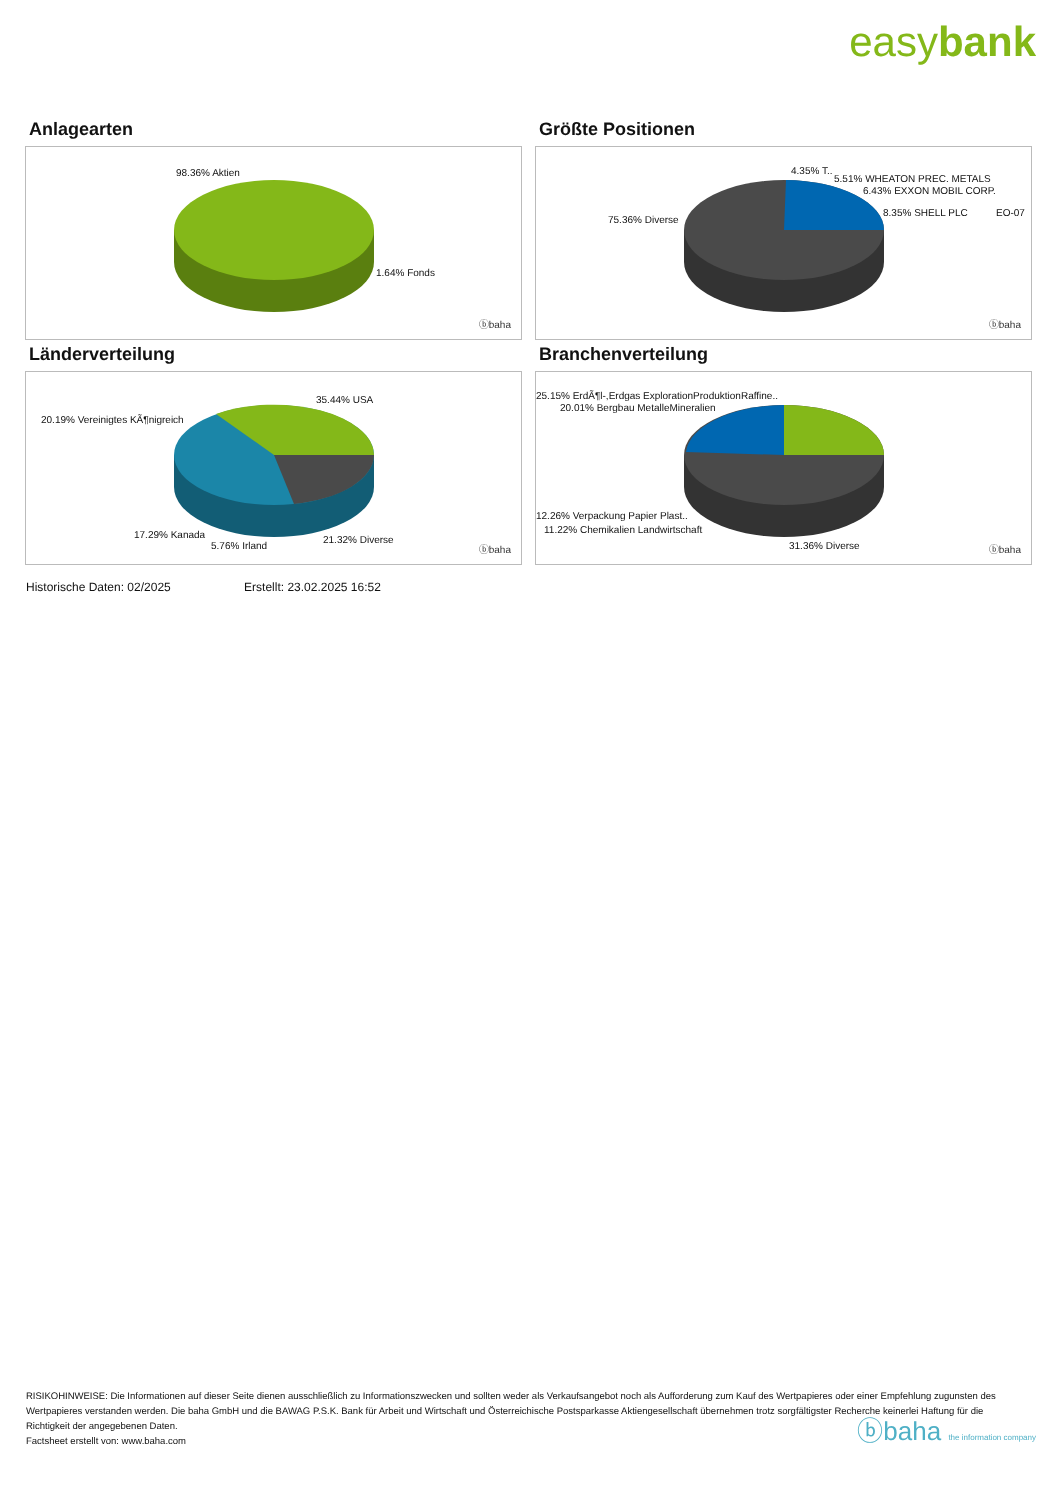easybank
Anlagearten
98.36% Aktien
1.64% Fonds
ⓑbaha
Größte Positionen
4.35% T..
5.51% WHEATON PREC. METALS
6.43% EXXON MOBIL CORP.
8.35% SHELL PLC EO-07
75.36% Diverse
ⓑbaha
Länderverteilung
35.44% USA
20.19% Vereinigtes KÃ¶nigreich
17.29% Kanada
5.76% Irland
21.32% Diverse
ⓑbaha
Branchenverteilung
25.15% ErdÃ¶l-,Erdgas ExplorationProduktionRaffine..
20.01% Bergbau MetalleMineralien
12.26% Verpackung Papier Plast..
11.22% Chemikalien Landwirtschaft
31.36% Diverse ⓑbaha
Historische Daten: 02/2025 Erstellt: 23.02.2025 16:52
RISIKOHINWEISE: Die Informationen auf dieser Seite dienen ausschließlich zu Informationszwecken und sollten weder als Verkaufsangebot noch als Aufforderung zum Kauf des Wertpapieres oder einer Empfehlung zugunsten des Wertpapieres verstanden werden. Die baha GmbH und die BAWAG P.S.K. Bank für Arbeit und Wirtschaft und Österreichische Postsparkasse Aktiengesellschaft übernehmen trotz sorgfältigster Recherche keinerlei Haftung für die Richtigkeit der angegebenen Daten.
Factsheet erstellt von: www.baha.com
ⓑbaha the information company